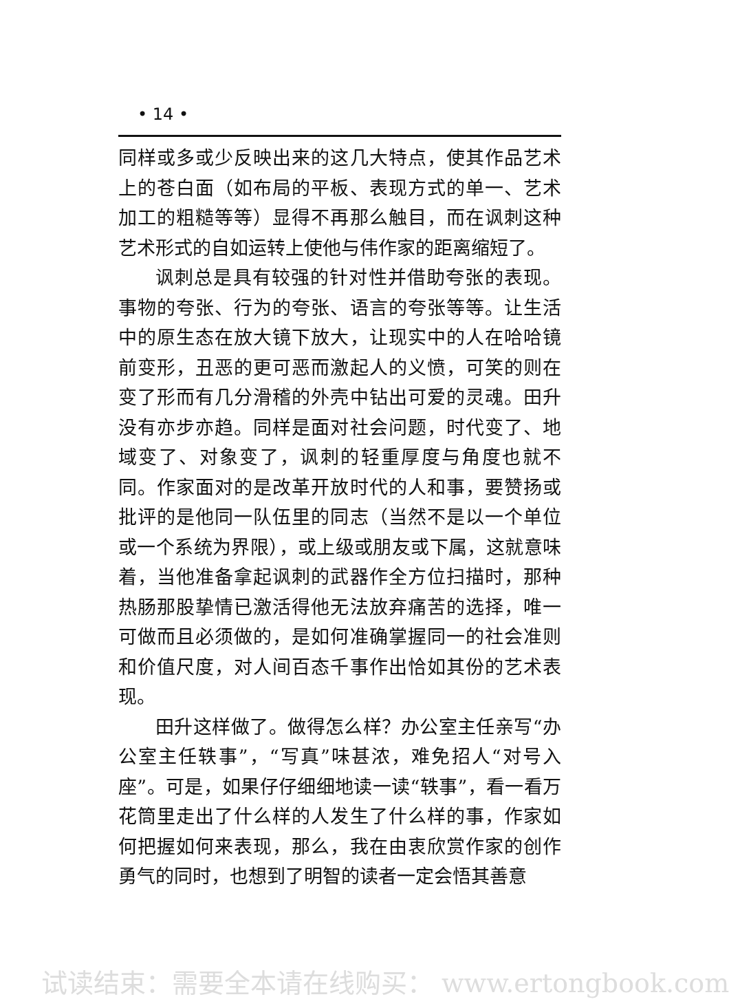• 14 •
同样或多或少反映出来的这几大特点，使其作品艺术上的苍白面（如布局的平板、表现方式的单一、艺术加工的粗糙等等）显得不再那么触目，而在讽刺这种艺术形式的自如运转上使他与伟作家的距离缩短了。
讽刺总是具有较强的针对性并借助夸张的表现。事物的夸张、行为的夸张、语言的夸张等等。让生活中的原生态在放大镜下放大，让现实中的人在哈哈镜前变形，丑恶的更可恶而激起人的义愤，可笑的则在变了形而有几分滑稽的外壳中钻出可爱的灵魂。田升没有亦步亦趋。同样是面对社会问题，时代变了、地域变了、对象变了，讽刺的轻重厚度与角度也就不同。作家面对的是改革开放时代的人和事，要赞扬或批评的是他同一队伍里的同志（当然不是以一个单位或一个系统为界限），或上级或朋友或下属，这就意味着，当他准备拿起讽刺的武器作全方位扫描时，那种热肠那股挚情已激活得他无法放弃痛苦的选择，唯一可做而且必须做的，是如何准确掌握同一的社会准则和价值尺度，对人间百态千事作出恰如其份的艺术表现。
田升这样做了。做得怎么样？办公室主任亲写“办公室主任轶事”，“写真”味甚浓，难免招人“对号入座”。可是，如果仔仔细细地读一读“轶事”，看一看万花筒里走出了什么样的人发生了什么样的事，作家如何把握如何来表现，那么，我在由衷欣赏作家的创作勇气的同时，也想到了明智的读者一定会悟其善意
试读结束：需要全本请在线购买： www.ertongbook.com